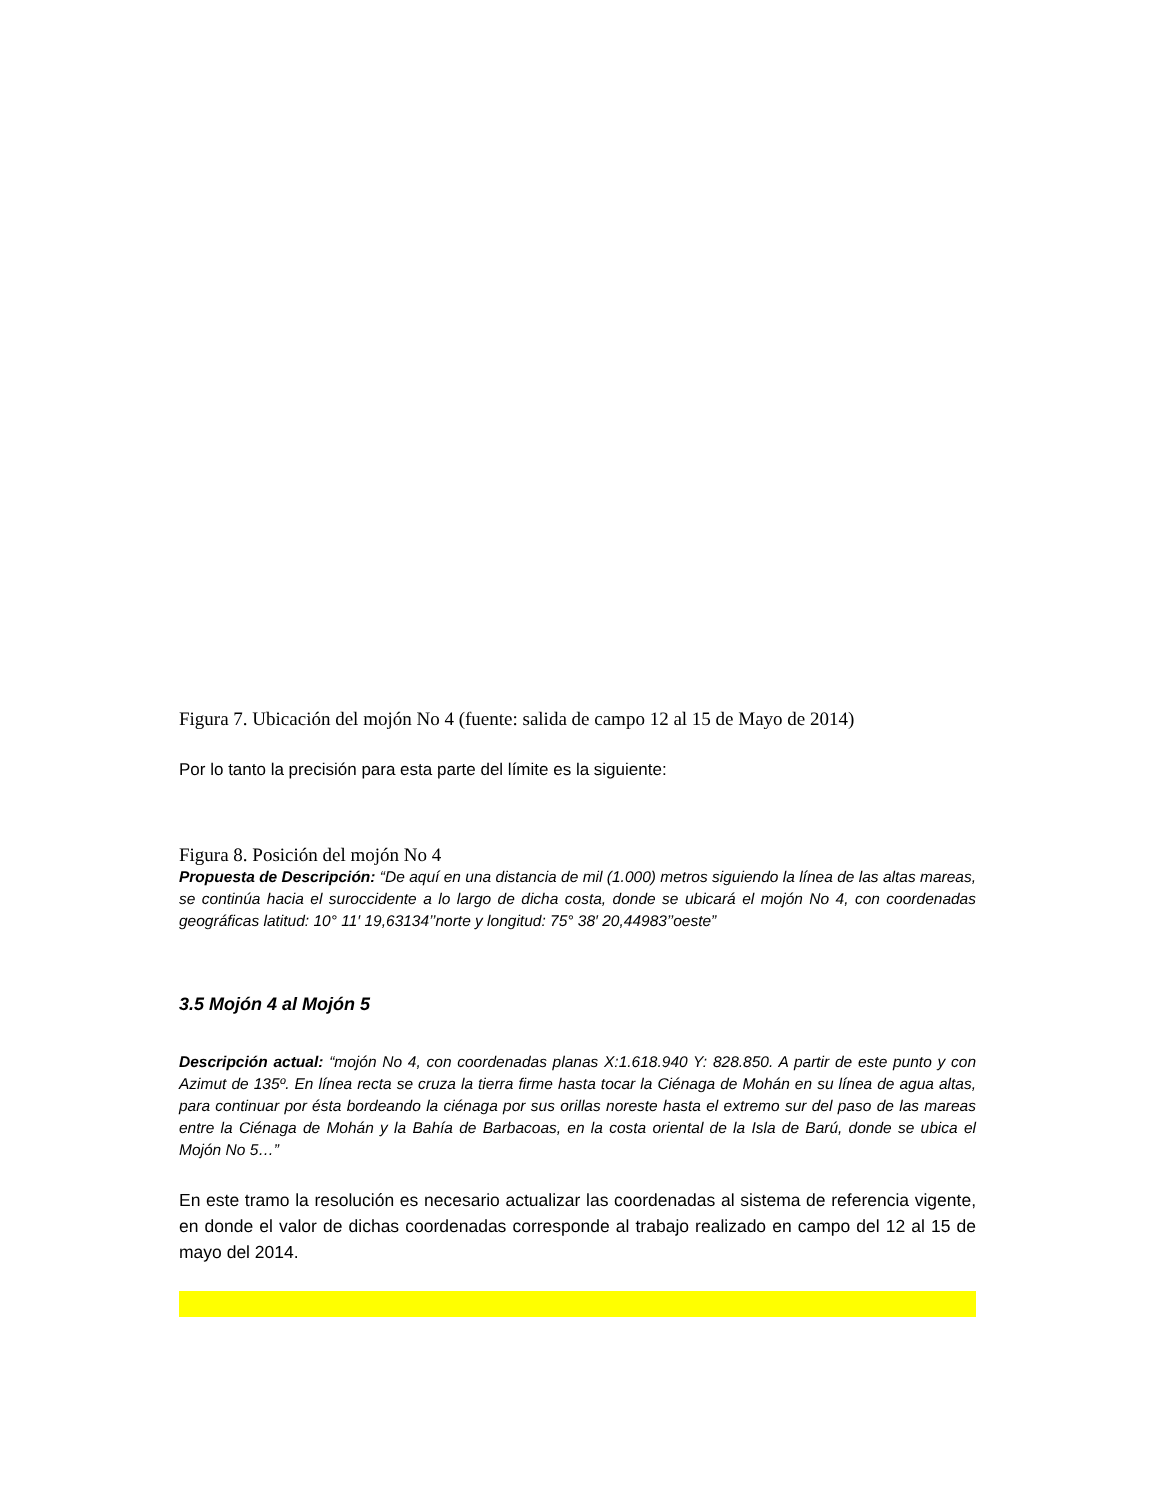Figura 7. Ubicación del mojón No 4 (fuente: salida de campo 12 al 15 de Mayo de 2014)
Por lo tanto la precisión para esta parte del límite es la siguiente:
Figura 8. Posición del mojón No 4
Propuesta de Descripción: “De aquí en una distancia de mil (1.000) metros siguiendo la línea de las altas mareas, se continúa hacia el suroccidente a lo largo de dicha costa, donde se ubicará el mojón No 4, con coordenadas geográficas latitud: 10° 11′ 19,63134’’norte y longitud: 75° 38′ 20,44983’’oeste”
3.5 Mojón 4 al Mojón 5
Descripción actual: “mojón No 4, con coordenadas planas X:1.618.940 Y: 828.850. A partir de este punto y con Azimut de 135º. En línea recta se cruza la tierra firme hasta tocar la Ciénaga de Mohán en su línea de agua altas, para continuar por ésta bordeando la ciénaga por sus orillas noreste hasta el extremo sur del paso de las mareas entre la Ciénaga de Mohán y la Bahía de Barbacoas, en la costa oriental de la Isla de Barú, donde se ubica el Mojón No 5…”
En este tramo la resolución es necesario actualizar las coordenadas al sistema de referencia vigente, en donde el valor de dichas coordenadas corresponde al trabajo realizado en campo del 12 al 15 de mayo del 2014.